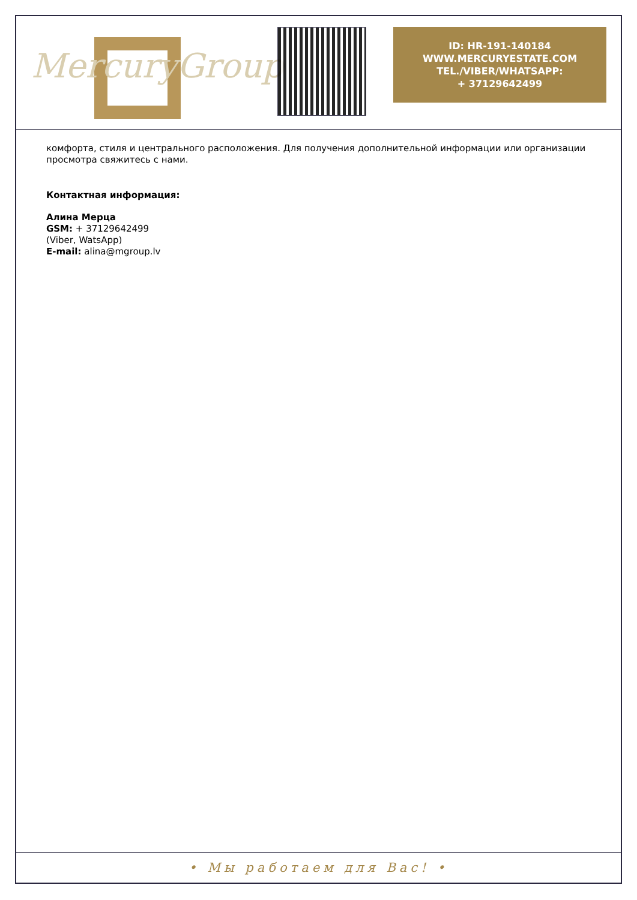MercuryGroup
ID: HR-191-140184
WWW.MERCURYESTATE.COM
TEL./VIBER/WHATSAPP:
+ 37129642499
комфорта, стиля и центрального расположения. Для получения дополнительной информации или организации просмотра свяжитесь с нами.
Контактная информация:
Алина Мерца
GSM: + 37129642499
(Viber, WatsApp)
E-mail: alina@mgroup.lv
• Мы работаем для Вас! •